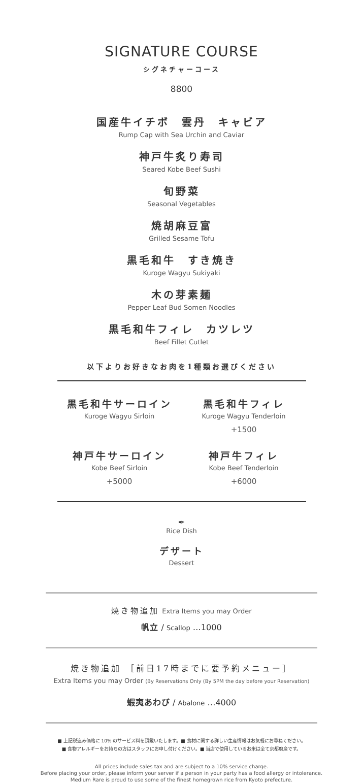SIGNATURE COURSE
シグネチャーコース
8800
国産牛イチボ　雲丹　キャビア
Rump Cap with Sea Urchin and Caviar
神戸牛炙り寿司
Seared Kobe Beef Sushi
旬野菜
Seasonal Vegetables
焼胡麻豆富
Grilled Sesame Tofu
黒毛和牛　すき焼き
Kuroge Wagyu Sukiyaki
木の芽素麺
Pepper Leaf Bud Somen Noodles
黒毛和牛フィレ　カツレツ
Beef Fillet Cutlet
以下よりお好きなお肉を1種類お選びください
黒毛和牛サーロイン
Kuroge Wagyu Sirloin
黒毛和牛フィレ
Kuroge Wagyu Tenderloin
+1500
神戸牛サーロイン
Kobe Beef Sirloin
+5000
神戸牛フィレ
Kobe Beef Tenderloin
+6000
✒
Rice Dish
デザート
Dessert
焼き物追加 Extra Items you may Order
帆立 / Scallop …1000
焼き物追加 ［前日17時までに要予約メニュー］
Extra Items you may Order (By Reservations Only (By 5PM the day before your Reservation)
蝦夷あわび / Abalone …4000
■ 上記税込み価格に 10% のサービス料を頂戴いたします。■ 食材に関する詳しい生産情報はお気軽にお尋ねください。
■ 食物アレルギーをお持ちの方はスタッフにお申し付けください。■ 当店で使用しているお米は全て京都府産です。
All prices include sales tax and are subject to a 10% service charge.
Before placing your order, please inform your server if a person in your party has a food allergy or intolerance.
Medium Rare is proud to use some of the finest homegrown rice from Kyoto prefecture.